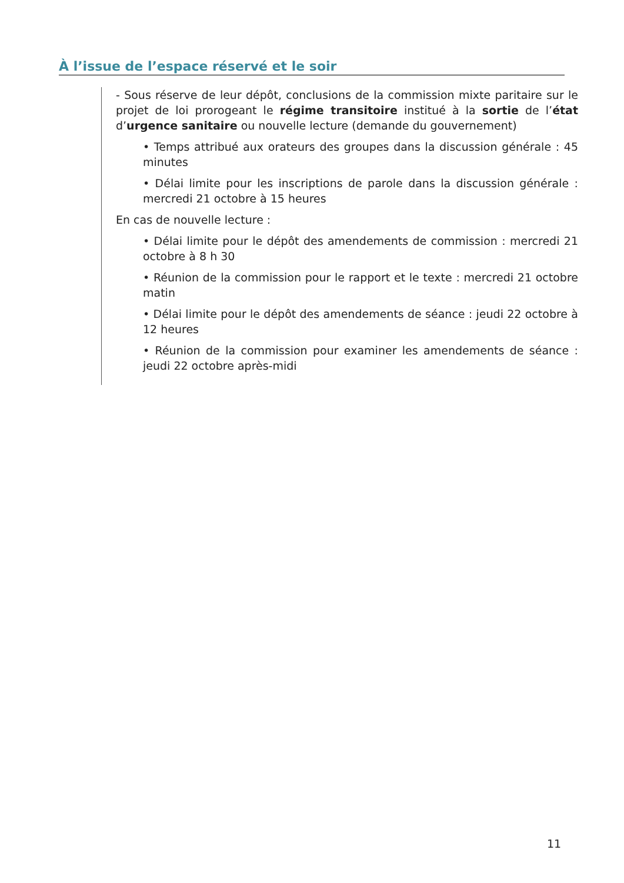À l’issue de l’espace réservé et le soir
- Sous réserve de leur dépôt, conclusions de la commission mixte paritaire sur le projet de loi prorogeant le régime transitoire institué à la sortie de l’état d’urgence sanitaire ou nouvelle lecture (demande du gouvernement)
• Temps attribué aux orateurs des groupes dans la discussion générale : 45 minutes
• Délai limite pour les inscriptions de parole dans la discussion générale : mercredi 21 octobre à 15 heures
En cas de nouvelle lecture :
• Délai limite pour le dépôt des amendements de commission : mercredi 21 octobre à 8 h 30
• Réunion de la commission pour le rapport et le texte : mercredi 21 octobre matin
• Délai limite pour le dépôt des amendements de séance : jeudi 22 octobre à 12 heures
• Réunion de la commission pour examiner les amendements de séance : jeudi 22 octobre après-midi
11